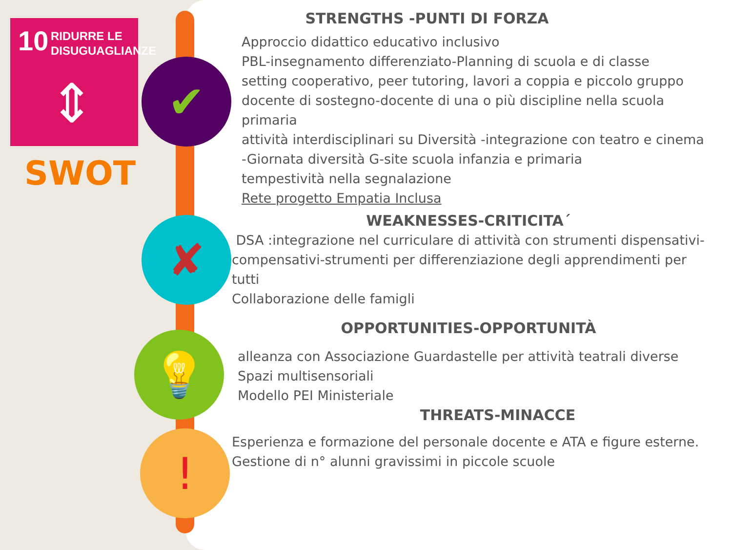10
RIDURRE LE
DISUGUAGLIANZE
⇕
SWOT
✔
✘
💡
!
STRENGTHS -PUNTI DI FORZA
Approccio didattico educativo inclusivo
PBL-insegnamento differenziato-Planning di scuola e di classe
setting cooperativo, peer tutoring, lavori a coppia e piccolo gruppo
docente di sostegno-docente di una o più discipline nella scuola primaria
attività interdisciplinari su Diversità -integrazione con teatro e cinema -Giornata diversità G-site scuola infanzia e primaria
tempestività nella segnalazione
Rete progetto Empatia Inclusa
WEAKNESSES-CRITICITA´
DSA :integrazione nel curriculare di attività con strumenti dispensativi-compensativi-strumenti per differenziazione degli apprendimenti per tutti
Collaborazione delle famigli
OPPORTUNITIES-OPPORTUNITÀ
alleanza con Associazione Guardastelle per attività teatrali diverse
Spazi multisensoriali
Modello PEI Ministeriale
THREATS-MINACCE
Esperienza e formazione del personale docente e ATA e figure esterne. Gestione di n° alunni gravissimi in piccole scuole